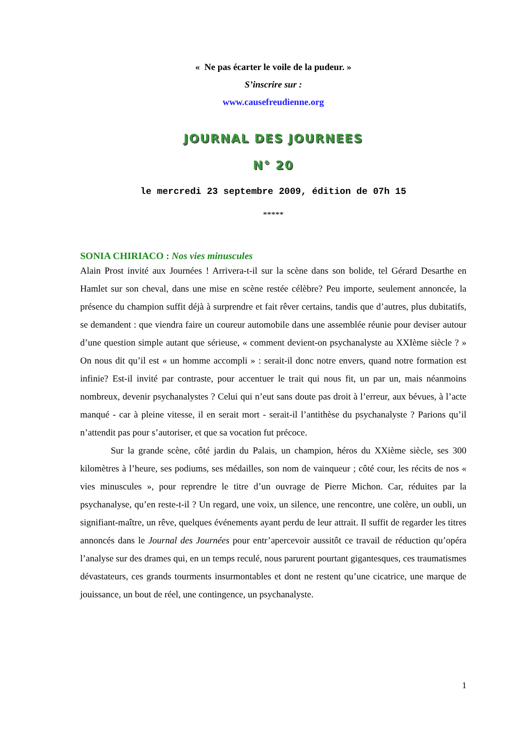« Ne pas écarter le voile de la pudeur. »
S’inscrire sur :
www.causefreudienne.org
JOURNAL DES JOURNEES
N° 20
le mercredi 23 septembre 2009, édition de 07h 15
*****
SONIA CHIRIACO : Nos vies minuscules
Alain Prost invité aux Journées ! Arrivera-t-il sur la scène dans son bolide, tel Gérard Desarthe en Hamlet sur son cheval, dans une mise en scène restée célèbre? Peu importe, seulement annoncée, la présence du champion suffit déjà à surprendre et fait rêver certains, tandis que d’autres, plus dubitatifs, se demandent : que viendra faire un coureur automobile dans une assemblée réunie pour deviser autour d’une question simple autant que sérieuse, « comment devient-on psychanalyste au XXIème siècle ? » On nous dit qu’il est « un homme accompli » : serait-il donc notre envers, quand notre formation est infinie? Est-il invité par contraste, pour accentuer le trait qui nous fit, un par un, mais néanmoins nombreux, devenir psychanalystes ? Celui qui n’eut sans doute pas droit à l’erreur, aux bévues, à l’acte manqué - car à pleine vitesse, il en serait mort - serait-il l’antithèse du psychanalyste ? Parions qu’il n’attendit pas pour s’autoriser, et que sa vocation fut précoce.
Sur la grande scène, côté jardin du Palais, un champion, héros du XXième siècle, ses 300 kilomètres à l’heure, ses podiums, ses médailles, son nom de vainqueur ; côté cour, les récits de nos « vies minuscules », pour reprendre le titre d’un ouvrage de Pierre Michon. Car, réduites par la psychanalyse, qu’en reste-t-il ? Un regard, une voix, un silence, une rencontre, une colère, un oubli, un signifiant-maître, un rêve, quelques événements ayant perdu de leur attrait. Il suffit de regarder les titres annoncés dans le Journal des Journées pour entr’apercevoir aussitôt ce travail de réduction qu’opéra l’analyse sur des drames qui, en un temps reculé, nous parurent pourtant gigantesques, ces traumatismes dévastateurs, ces grands tourments insurmontables et dont ne restent qu’une cicatrice, une marque de jouissance, un bout de réel, une contingence, un psychanalyste.
1